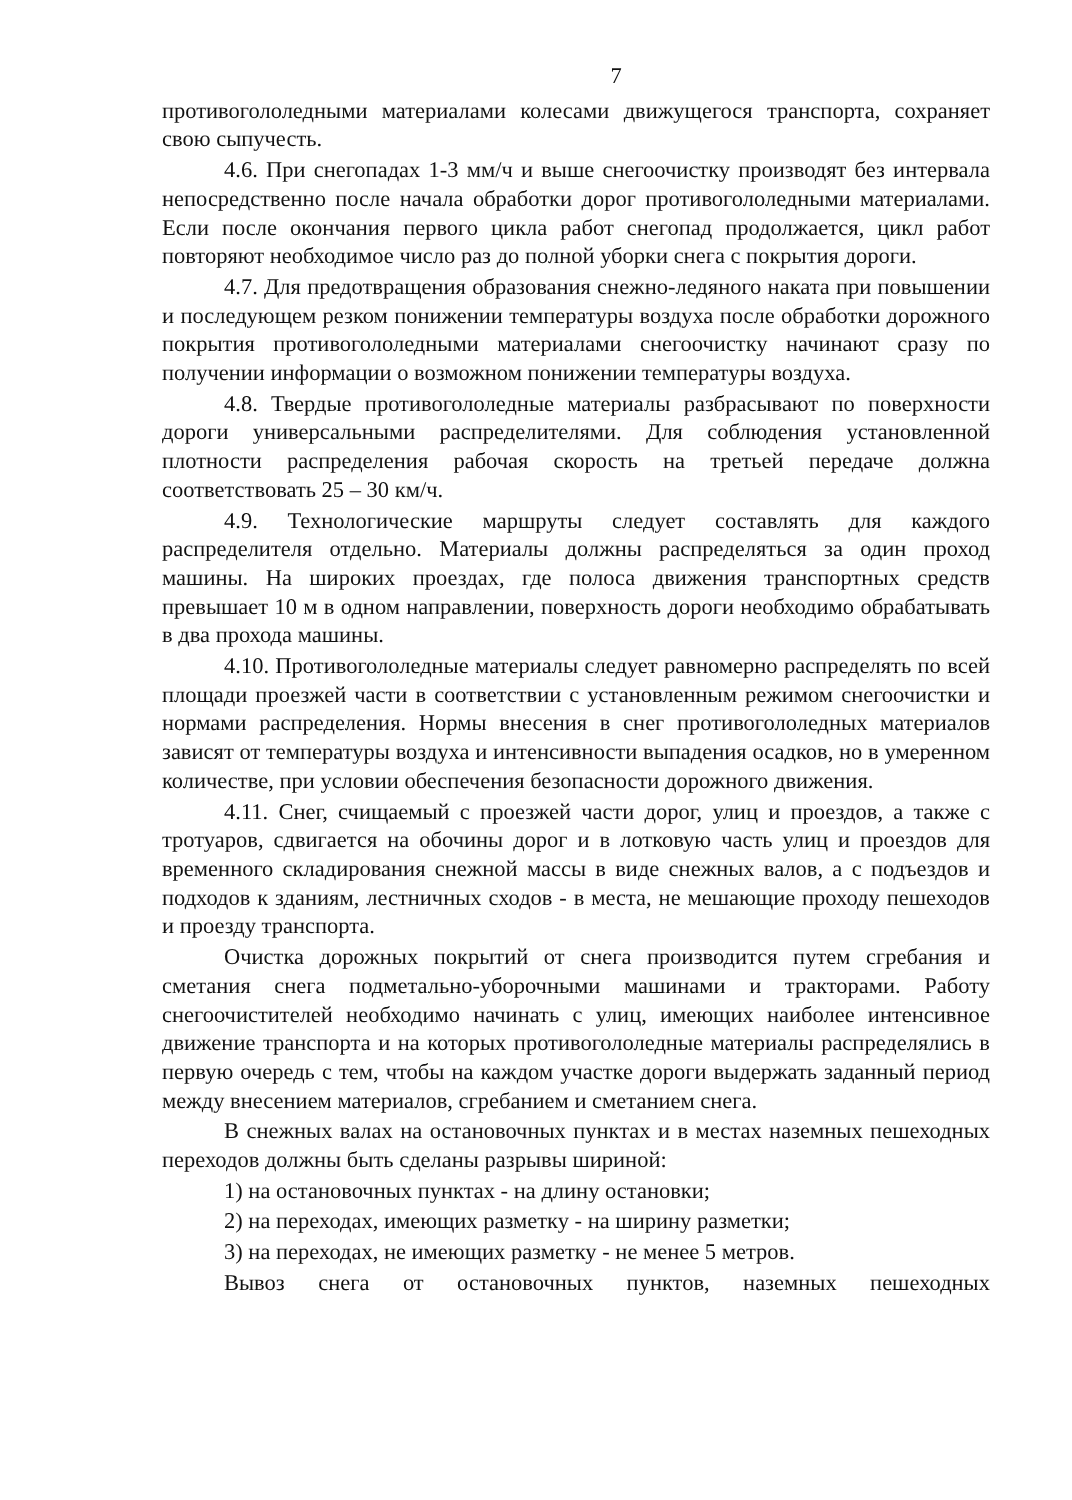7
противогололедными материалами колесами движущегося транспорта, сохраняет свою сыпучесть.
4.6. При снегопадах 1-3 мм/ч и выше снегоочистку производят без интервала непосредственно после начала обработки дорог противогололедными материалами. Если после окончания первого цикла работ снегопад продолжается, цикл работ повторяют необходимое число раз до полной уборки снега с покрытия дороги.
4.7. Для предотвращения образования снежно-ледяного наката при повышении и последующем резком понижении температуры воздуха после обработки дорожного покрытия противогололедными материалами снегоочистку начинают сразу по получении информации о возможном понижении температуры воздуха.
4.8. Твердые противогололедные материалы разбрасывают по поверхности дороги универсальными распределителями. Для соблюдения установленной плотности распределения рабочая скорость на третьей передаче должна соответствовать 25 – 30 км/ч.
4.9. Технологические маршруты следует составлять для каждого распределителя отдельно. Материалы должны распределяться за один проход машины. На широких проездах, где полоса движения транспортных средств превышает 10 м в одном направлении, поверхность дороги необходимо обрабатывать в два прохода машины.
4.10. Противогололедные материалы следует равномерно распределять по всей площади проезжей части в соответствии с установленным режимом снегоочистки и нормами распределения. Нормы внесения в снег противогололедных материалов зависят от температуры воздуха и интенсивности выпадения осадков, но в умеренном количестве, при условии обеспечения безопасности дорожного движения.
4.11. Снег, счищаемый с проезжей части дорог, улиц и проездов, а также с тротуаров, сдвигается на обочины дорог и в лотковую часть улиц и проездов для временного складирования снежной массы в виде снежных валов, а с подъездов и подходов к зданиям, лестничных сходов - в места, не мешающие проходу пешеходов и проезду транспорта.
Очистка дорожных покрытий от снега производится путем сгребания и сметания снега подметально-уборочными машинами и тракторами. Работу снегоочистителей необходимо начинать с улиц, имеющих наиболее интенсивное движение транспорта и на которых противогололедные материалы распределялись в первую очередь с тем, чтобы на каждом участке дороги выдержать заданный период между внесением материалов, сгребанием и сметанием снега.
В снежных валах на остановочных пунктах и в местах наземных пешеходных переходов должны быть сделаны разрывы шириной:
1) на остановочных пунктах - на длину остановки;
2) на переходах, имеющих разметку - на ширину разметки;
3) на переходах, не имеющих разметку - не менее 5 метров.
Вывоз снега от остановочных пунктов, наземных пешеходных